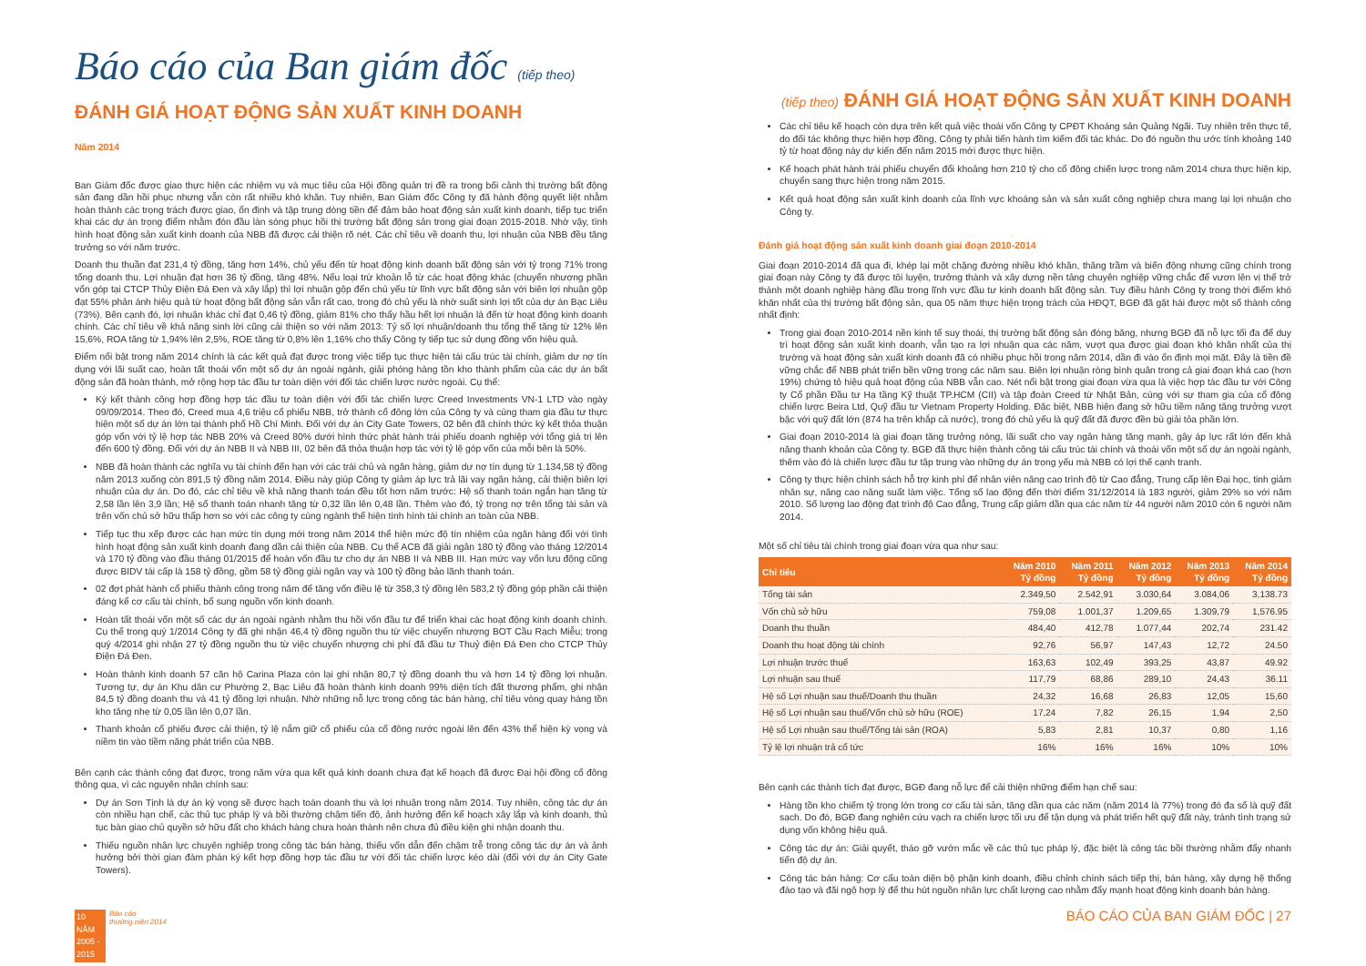Báo cáo của Ban giám đốc (tiếp theo)
ĐÁNH GIÁ HOẠT ĐỘNG SẢN XUẤT KINH DOANH
Năm 2014
Ban Giám đốc được giao thực hiện các nhiệm vụ và mục tiêu của Hội đồng quản trị đề ra trong bối cảnh thị trường bất động sản đang dần hồi phục nhưng vẫn còn rất nhiều khó khăn. Tuy nhiên, Ban Giám đốc Công ty đã hành động quyết liệt nhằm hoàn thành các trọng trách được giao, ổn định và tập trung dòng tiền để đảm bảo hoạt động sản xuất kinh doanh, tiếp tục triển khai các dự án trọng điểm nhằm đón đầu làn sóng phục hồi thị trường bất động sản trong giai đoạn 2015-2018. Nhờ vậy, tình hình hoạt động sản xuất kinh doanh của NBB đã được cải thiện rõ nét. Các chỉ tiêu về doanh thu, lợi nhuận của NBB đều tăng trưởng so với năm trước.
Doanh thu thuần đạt 231,4 tỷ đồng, tăng hơn 14%, chủ yếu đến từ hoạt động kinh doanh bất động sản với tỷ trọng 71% trong tổng doanh thu. Lợi nhuận đạt hơn 36 tỷ đồng, tăng 48%. Nếu loại trừ khoản lỗ từ các hoạt động khác (chuyển nhượng phần vốn góp tại CTCP Thủy Điện Đá Đen và xây lắp) thì lợi nhuận gộp đến chủ yếu từ lĩnh vực bất động sản với biên lợi nhuận gộp đạt 55% phản ánh hiệu quả từ hoạt động bất động sản vẫn rất cao, trong đó chủ yếu là nhờ suất sinh lợi tốt của dự án Bạc Liêu (73%). Bên cạnh đó, lợi nhuận khác chỉ đạt 0,46 tỷ đồng, giảm 81% cho thấy hầu hết lợi nhuận là đến từ hoạt động kinh doanh chính. Các chỉ tiêu về khả năng sinh lời cũng cải thiện so với năm 2013: Tỷ số lợi nhuận/doanh thu tổng thể tăng từ 12% lên 15,6%, ROA tăng từ 1,94% lên 2,5%, ROE tăng từ 0,8% lên 1,16% cho thấy Công ty tiếp tục sử dụng đồng vốn hiệu quả.
Điểm nổi bật trong năm 2014 chính là các kết quả đạt được trong việc tiếp tục thực hiện tái cấu trúc tài chính, giảm dư nợ tín dụng với lãi suất cao, hoàn tất thoái vốn một số dự án ngoài ngành, giải phóng hàng tồn kho thành phẩm của các dự án bất động sản đã hoàn thành, mở rộng hợp tác đầu tư toàn diện với đối tác chiến lược nước ngoài. Cụ thể:
Ký kết thành công hợp đồng hợp tác đầu tư toàn diện với đối tác chiến lược Creed Investments VN-1 LTD vào ngày 09/09/2014. Theo đó, Creed mua 4,6 triệu cổ phiếu NBB, trở thành cổ đông lớn của Công ty và cùng tham gia đầu tư thực hiện một số dự án lớn tại thành phố Hồ Chí Minh. Đối với dự án City Gate Towers, 02 bên đã chính thức ký kết thỏa thuận góp vốn với tỷ lệ hợp tác NBB 20% và Creed 80% dưới hình thức phát hành trái phiếu doanh nghiệp với tổng giá trị lên đến 600 tỷ đồng. Đối với dự án NBB II và NBB III, 02 bên đã thỏa thuận hợp tác với tỷ lệ góp vốn của mỗi bên là 50%.
NBB đã hoàn thành các nghĩa vụ tài chính đến hạn với các trái chủ và ngân hàng, giảm dư nợ tín dụng từ 1.134,58 tỷ đồng năm 2013 xuống còn 891,5 tỷ đồng năm 2014. Điều này giúp Công ty giảm áp lực trả lãi vay ngân hàng, cải thiện biên lợi nhuận của dự án. Do đó, các chỉ tiêu về khả năng thanh toán đều tốt hơn năm trước: Hệ số thanh toán ngắn hạn tăng từ 2,58 lần lên 3,9 lần; Hệ số thanh toán nhanh tăng từ 0,32 lần lên 0,48 lần. Thêm vào đó, tỷ trọng nợ trên tổng tài sản và trên vốn chủ sở hữu thấp hơn so với các công ty cùng ngành thể hiện tình hình tài chính an toàn của NBB.
Tiếp tục thu xếp được các hạn mức tín dụng mới trong năm 2014 thể hiện mức độ tín nhiệm của ngân hàng đối với tình hình hoạt động sản xuất kinh doanh đang dần cải thiện của NBB. Cụ thể ACB đã giải ngân 180 tỷ đồng vào tháng 12/2014 và 170 tỷ đồng vào đầu tháng 01/2015 để hoàn vốn đầu tư cho dự án NBB II và NBB III. Hạn mức vay vốn lưu động cũng được BIDV tái cấp là 158 tỷ đồng, gồm 58 tỷ đồng giải ngân vay và 100 tỷ đồng bảo lãnh thanh toán.
02 đợt phát hành cổ phiếu thành công trong năm để tăng vốn điều lệ từ 358,3 tỷ đồng lên 583,2 tỷ đồng góp phần cải thiện đáng kể cơ cấu tài chính, bổ sung nguồn vốn kinh doanh.
Hoàn tất thoái vốn một số các dự án ngoài ngành nhằm thu hồi vốn đầu tư để triển khai các hoạt động kinh doanh chính. Cụ thể trong quý 1/2014 Công ty đã ghi nhận 46,4 tỷ đồng nguồn thu từ việc chuyển nhượng BOT Cầu Rạch Miễu; trong quý 4/2014 ghi nhận 27 tỷ đồng nguồn thu từ việc chuyển nhượng chi phí đã đầu tư Thuỷ điện Đá Đen cho CTCP Thủy Điện Đá Đen.
Hoàn thành kinh doanh 57 căn hộ Carina Plaza còn lại ghi nhận 80,7 tỷ đồng doanh thu và hơn 14 tỷ đồng lợi nhuận. Tương tự, dự án Khu dân cư Phường 2, Bạc Liêu đã hoàn thành kinh doanh 99% diện tích đất thương phẩm, ghi nhận 84,5 tỷ đồng doanh thu và 41 tỷ đồng lợi nhuận. Nhờ những nỗ lực trong công tác bán hàng, chỉ tiêu vòng quay hàng tồn kho tăng nhẹ từ 0,05 lần lên 0,07 lần.
Thanh khoản cổ phiếu được cải thiện, tỷ lệ nắm giữ cổ phiếu của cổ đông nước ngoài lên đến 43% thể hiện kỳ vọng và niềm tin vào tiềm năng phát triển của NBB.
Bên cạnh các thành công đạt được, trong năm vừa qua kết quả kinh doanh chưa đạt kế hoạch đã được Đại hội đồng cổ đông thông qua, vì các nguyên nhân chính sau:
Dự án Sơn Tịnh là dự án kỳ vọng sẽ được hạch toán doanh thu và lợi nhuận trong năm 2014. Tuy nhiên, công tác dự án còn nhiều hạn chế, các thủ tục pháp lý và bồi thường chậm tiến độ, ảnh hưởng đến kế hoạch xây lắp và kinh doanh, thủ tục bàn giao chủ quyền sở hữu đất cho khách hàng chưa hoàn thành nên chưa đủ điều kiện ghi nhận doanh thu.
Thiếu nguồn nhân lực chuyên nghiệp trong công tác bán hàng, thiếu vốn dẫn đến chậm trễ trong công tác dự án và ảnh hưởng bởi thời gian đàm phán ký kết hợp đồng hợp tác đầu tư với đối tác chiến lược kéo dài (đối với dự án City Gate Towers).
(tiếp theo) ĐÁNH GIÁ HOẠT ĐỘNG SẢN XUẤT KINH DOANH
Các chỉ tiêu kế hoạch còn dựa trên kết quả việc thoái vốn Công ty CPĐT Khoáng sản Quảng Ngãi. Tuy nhiên trên thực tế, do đối tác không thực hiện hợp đồng, Công ty phải tiến hành tìm kiếm đối tác khác. Do đó nguồn thu ước tính khoảng 140 tỷ từ hoạt động này dự kiến đến năm 2015 mới được thực hiện.
Kế hoạch phát hành trái phiếu chuyển đổi khoảng hơn 210 tỷ cho cổ đông chiến lược trong năm 2014 chưa thực hiện kịp, chuyển sang thực hiện trong năm 2015.
Kết quả hoạt động sản xuất kinh doanh của lĩnh vực khoáng sản và sản xuất công nghiệp chưa mang lại lợi nhuận cho Công ty.
Đánh giá hoạt động sản xuất kinh doanh giai đoạn 2010-2014
Giai đoạn 2010-2014 đã qua đi, khép lại một chặng đường nhiều khó khăn, thăng trầm và biến động nhưng cũng chính trong giai đoạn này Công ty đã được tôi luyện, trưởng thành và xây dựng nền tảng chuyên nghiệp vững chắc để vươn lên vị thế trở thành một doanh nghiệp hàng đầu trong lĩnh vực đầu tư kinh doanh bất động sản. Tuy điều hành Công ty trong thời điểm khó khăn nhất của thị trường bất động sản, qua 05 năm thực hiện trọng trách của HĐQT, BGĐ đã gặt hái được một số thành công nhất định:
Trong giai đoạn 2010-2014 nền kinh tế suy thoái, thị trường bất động sản đóng băng, nhưng BGĐ đã nỗ lực tối đa để duy trì hoạt động sản xuất kinh doanh, vẫn tạo ra lợi nhuận qua các năm, vượt qua được giai đoạn khó khăn nhất của thị trường và hoạt động sản xuất kinh doanh đã có nhiều phục hồi trong năm 2014, dần đi vào ổn định mọi mặt. Đây là tiền đề vững chắc để NBB phát triển bền vững trong các năm sau. Biên lợi nhuận ròng bình quân trong cả giai đoạn khá cao (hơn 19%) chứng tỏ hiệu quả hoạt động của NBB vẫn cao. Nét nổi bật trong giai đoạn vừa qua là việc hợp tác đầu tư với Công ty Cổ phần Đầu tư Hạ tầng Kỹ thuật TP.HCM (CII) và tập đoàn Creed từ Nhật Bản, cùng với sự tham gia của cổ đông chiến lược Beira Ltd, Quỹ đầu tư Vietnam Property Holding. Đặc biệt, NBB hiện đang sở hữu tiềm năng tăng trưởng vượt bậc với quỹ đất lớn (874 ha trên khắp cả nước), trong đó chủ yếu là quỹ đất đã được đền bù giải tỏa phần lớn.
Giai đoạn 2010-2014 là giai đoạn tăng trưởng nóng, lãi suất cho vay ngân hàng tăng mạnh, gây áp lực rất lớn đến khả năng thanh khoản của Công ty. BGĐ đã thực hiện thành công tái cấu trúc tài chính và thoái vốn một số dự án ngoài ngành, thêm vào đó là chiến lược đầu tư tập trung vào những dự án trọng yếu mà NBB có lợi thế cạnh tranh.
Công ty thực hiện chính sách hỗ trợ kinh phí để nhân viên nâng cao trình độ từ Cao đẳng, Trung cấp lên Đại học, tinh giảm nhân sự, nâng cao năng suất làm việc. Tổng số lao động đến thời điểm 31/12/2014 là 183 người, giảm 29% so với năm 2010. Số lượng lao động đạt trình độ Cao đẳng, Trung cấp giảm dần qua các năm từ 44 người năm 2010 còn 6 người năm 2014.
Một số chỉ tiêu tài chính trong giai đoạn vừa qua như sau:
| Chỉ tiêu | Năm 2010 Tỷ đồng | Năm 2011 Tỷ đồng | Năm 2012 Tỷ đồng | Năm 2013 Tỷ đồng | Năm 2014 Tỷ đồng |
| --- | --- | --- | --- | --- | --- |
| Tổng tài sản | 2.349,50 | 2.542,91 | 3.030,64 | 3.084,06 | 3,138.73 |
| Vốn chủ sở hữu | 759,08 | 1.001,37 | 1.209,65 | 1.309,79 | 1,576.95 |
| Doanh thu thuần | 484,40 | 412,78 | 1.077,44 | 202,74 | 231.42 |
| Doanh thu hoạt động tài chính | 92,76 | 56,97 | 147,43 | 12,72 | 24.50 |
| Lợi nhuận trước thuế | 163,63 | 102,49 | 393,25 | 43,87 | 49.92 |
| Lợi nhuận sau thuế | 117,79 | 68,86 | 289,10 | 24,43 | 36.11 |
| Hệ số Lợi nhuận sau thuế/Doanh thu thuần | 24,32 | 16,68 | 26,83 | 12,05 | 15,60 |
| Hệ số Lợi nhuận sau thuế/Vốn chủ sở hữu (ROE) | 17,24 | 7,82 | 26,15 | 1,94 | 2,50 |
| Hệ số Lợi nhuận sau thuế/Tổng tài sản (ROA) | 5,83 | 2,81 | 10,37 | 0,80 | 1,16 |
| Tỷ lệ lợi nhuận trả cổ tức | 16% | 16% | 16% | 10% | 10% |
Bên cạnh các thành tích đạt được, BGĐ đang nỗ lực để cải thiện những điểm hạn chế sau:
Hàng tồn kho chiếm tỷ trọng lớn trong cơ cấu tài sản, tăng dần qua các năm (năm 2014 là 77%) trong đó đa số là quỹ đất sạch. Do đó, BGĐ đang nghiên cứu vạch ra chiến lược tối ưu để tận dụng và phát triển hết quỹ đất này, tránh tình trạng sử dụng vốn không hiệu quả.
Công tác dự án: Giải quyết, tháo gỡ vướn mắc về các thủ tục pháp lý, đặc biệt là công tác bồi thường nhằm đẩy nhanh tiến độ dự án.
Công tác bán hàng: Cơ cấu toàn diện bộ phận kinh doanh, điều chỉnh chính sách tiếp thị, bán hàng, xây dựng hệ thống đào tạo và đãi ngộ hợp lý để thu hút nguồn nhân lực chất lượng cao nhằm đẩy mạnh hoạt động kinh doanh bán hàng.
10 NĂM 2005 - 2015
Báo cáo
thường niên 2014
BÁO CÁO CỦA BAN GIÁM ĐỐC | 27